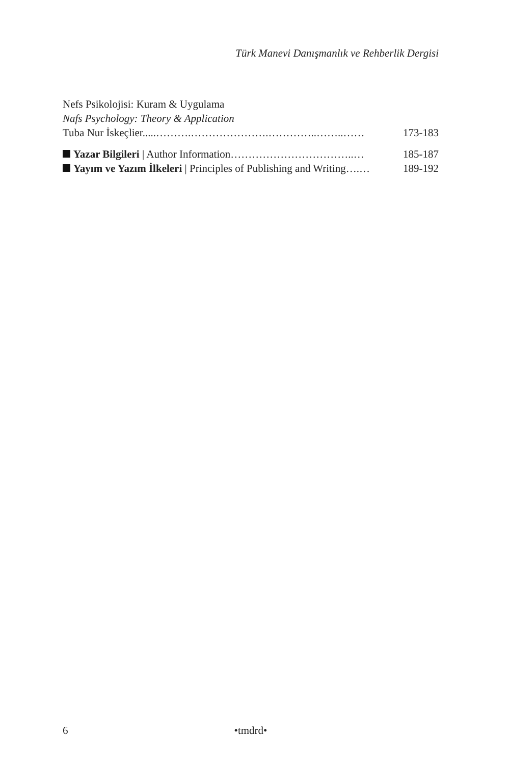Türk Manevi Danışmanlık ve Rehberlik Dergisi
Nefs Psikolojisi: Kuram & Uygulama
Nafs Psychology: Theory & Application
Tuba Nur İskeçlier.....……….………………….…………..……..…… 173-183
Yazar Bilgileri | Author Information……………………………..… 185-187
Yayım ve Yazım İlkeleri | Principles of Publishing and Writing….… 189-192
6 •tmdrd•